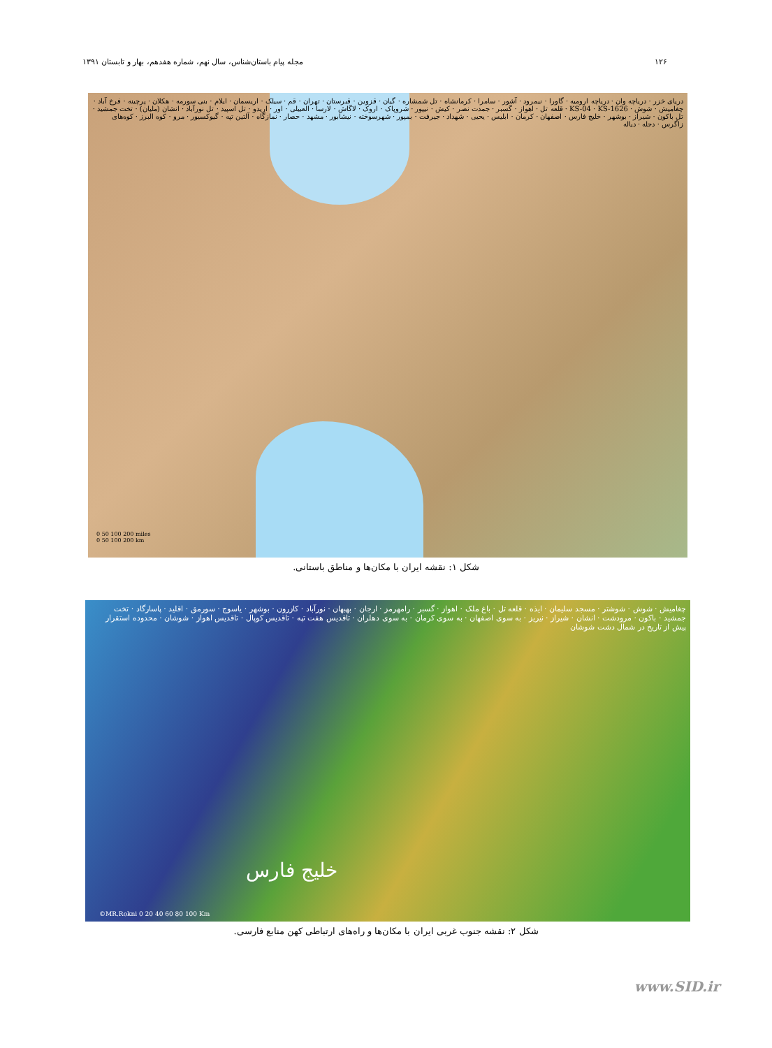۱۲۶ مجله پیام باستان‌شناس، سال نهم، شماره هفدهم، بهار و تابستان ۱۳۹۱
دریای خزر · دریاچه وان · دریاچه ارومیه · گاورا · نیمرود · آشور · سامرا · کرمانشاه · تل شمشاره · گیان · قزوین · قبرستان · تهران · قم · سیلک · اریسمان · ایلام · بنی سورمه · هکلان · پرچینه · فرخ آباد · چغامیش · شوش · KS-04 · KS-1626 · قلعه تل · اهواز · گسبر · جمدت نصر · کیش · نیپور · شروپاک · اروک · لاگاش · لارسا · العبیلی · اور · اریدو · تل اسپید · تل نورآباد · انشان (ملیان) · تخت جمشید · تل باکون · شیراز · بوشهر · خلیج فارس · اصفهان · کرمان · ابلیس · یحیی · شهداد · جیرفت · بمپور · شهرسوخته · نیشابور · مشهد · حصار · نمازگاه · آلتین تپه · گیوکسیور · مرو · کوه البرز · کوه‌های زاگرس · دجله · دیاله
0 50 100 200 miles
0 50 100 200 km
شکل ۱: نقشه ایران با مکان‌ها و مناطق باستانی.
چغامیش · شوش · شوشتر · مسجد سلیمان · ایذه · قلعه تل · باغ ملک · اهواز · گسبر · رامهرمز · ارجان · بهبهان · نورآباد · کازرون · بوشهر · یاسوج · سورمق · اقلید · پاسارگاد · تخت جمشید · باکون · مرودشت · انشان · شیراز · نیریز · به سوی اصفهان · به سوی کرمان · به سوی دهلران · تاقدیس هفت تپه · تاقدیس کوپال · تاقدیس اهواز · شوشان · محدوده استقرار پیش از تاریخ در شمال دشت شوشان
خلیج فارس
©MR.Rokni 0 20 40 60 80 100 Km
شکل ۲: نقشه جنوب غربی ایران با مکان‌ها و راه‌های ارتباطی کهن منابع فارسی.
www.SID.ir